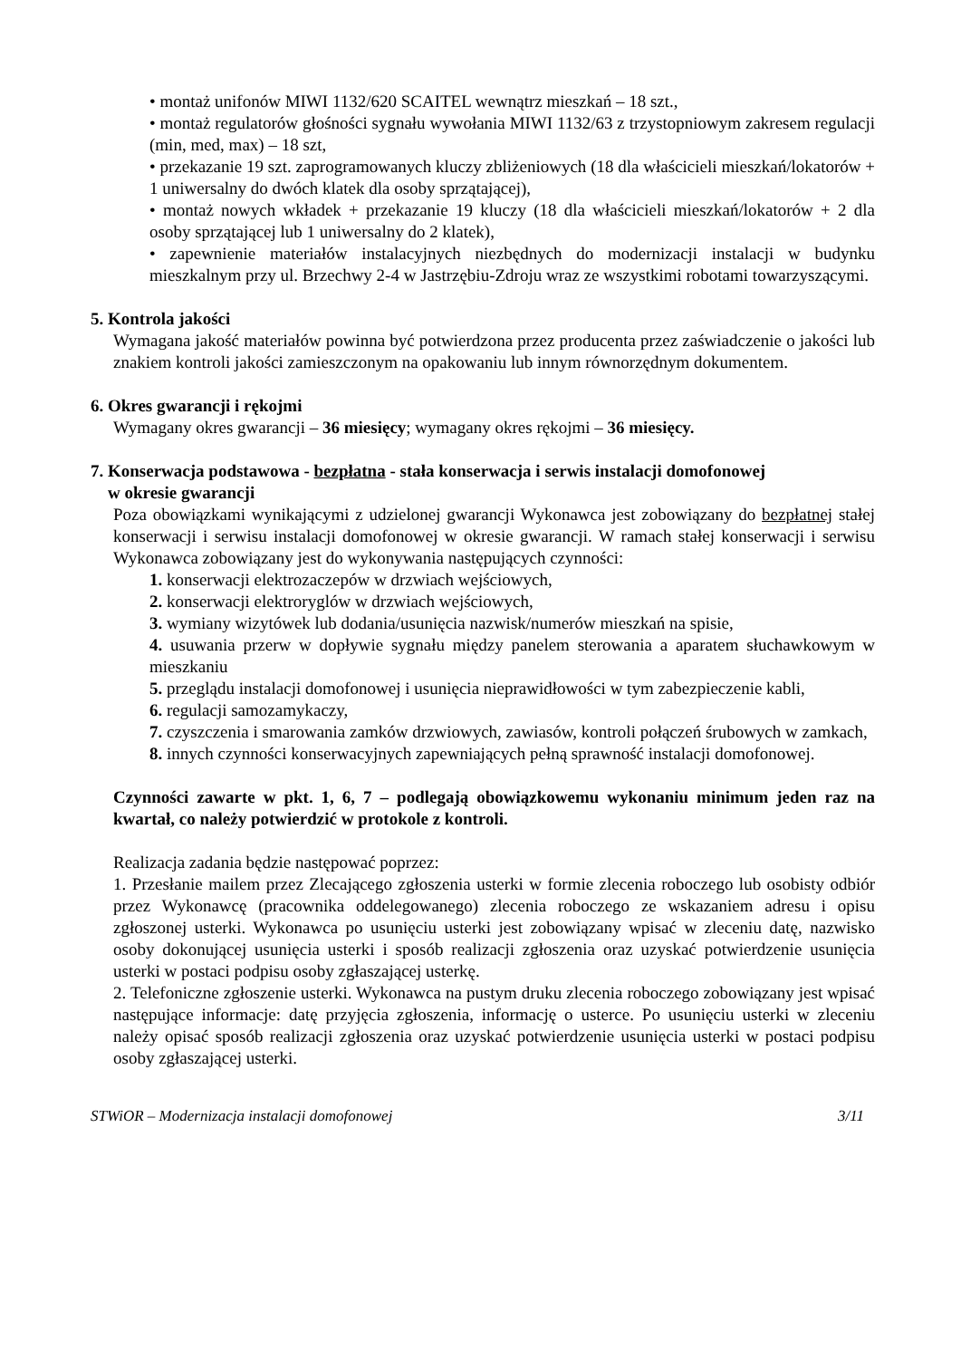• montaż unifonów MIWI 1132/620 SCAITEL wewnątrz mieszkań – 18 szt.,
• montaż regulatorów głośności sygnału wywołania MIWI 1132/63 z trzystopniowym zakresem regulacji (min, med, max) – 18 szt,
• przekazanie 19 szt. zaprogramowanych kluczy zbliżeniowych (18 dla właścicieli mieszkań/lokatorów + 1 uniwersalny do dwóch klatek dla osoby sprzątającej),
• montaż nowych wkładek + przekazanie 19 kluczy (18 dla właścicieli mieszkań/lokatorów + 2 dla osoby sprzątającej lub 1 uniwersalny do 2 klatek),
• zapewnienie materiałów instalacyjnych niezbędnych do modernizacji instalacji w budynku mieszkalnym przy ul. Brzechwy 2-4 w Jastrzębiu-Zdroju wraz ze wszystkimi robotami towarzyszącymi.
5. Kontrola jakości
Wymagana jakość materiałów powinna być potwierdzona przez producenta przez zaświadczenie o jakości lub znakiem kontroli jakości zamieszczonym na opakowaniu lub innym równorzędnym dokumentem.
6. Okres gwarancji i rękojmi
Wymagany okres gwarancji – 36 miesięcy; wymagany okres rękojmi – 36 miesięcy.
7. Konserwacja podstawowa - bezpłatna - stała konserwacja i serwis instalacji domofonowej
w okresie gwarancji
Poza obowiązkami wynikającymi z udzielonej gwarancji Wykonawca jest zobowiązany do bezpłatnej stałej konserwacji i serwisu instalacji domofonowej w okresie gwarancji. W ramach stałej konserwacji i serwisu Wykonawca zobowiązany jest do wykonywania następujących czynności:
1. konserwacji elektrozaczepów w drzwiach wejściowych,
2. konserwacji elektroryglów w drzwiach wejściowych,
3. wymiany wizytówek lub dodania/usunięcia nazwisk/numerów mieszkań na spisie,
4. usuwania przerw w dopływie sygnału między panelem sterowania a aparatem słuchawkowym w mieszkaniu
5. przeglądu instalacji domofonowej i usunięcia nieprawidłowości w tym zabezpieczenie kabli,
6. regulacji samozamykaczy,
7. czyszczenia i smarowania zamków drzwiowych, zawiasów, kontroli połączeń śrubowych w zamkach,
8. innych czynności konserwacyjnych zapewniających pełną sprawność instalacji domofonowej.
Czynności zawarte w pkt. 1, 6, 7 – podlegają obowiązkowemu wykonaniu minimum jeden raz na kwartał, co należy potwierdzić w protokole z kontroli.
Realizacja zadania będzie następować poprzez:
1. Przesłanie mailem przez Zlecającego zgłoszenia usterki w formie zlecenia roboczego lub osobisty odbiór przez Wykonawcę (pracownika oddelegowanego) zlecenia roboczego ze wskazaniem adresu i opisu zgłoszonej usterki. Wykonawca po usunięciu usterki jest zobowiązany wpisać w zleceniu datę, nazwisko osoby dokonującej usunięcia usterki i sposób realizacji zgłoszenia oraz uzyskać potwierdzenie usunięcia usterki w postaci podpisu osoby zgłaszającej usterkę.
2. Telefoniczne zgłoszenie usterki. Wykonawca na pustym druku zlecenia roboczego zobowiązany jest wpisać następujące informacje: datę przyjęcia zgłoszenia, informację o usterce. Po usunięciu usterki w zleceniu należy opisać sposób realizacji zgłoszenia oraz uzyskać potwierdzenie usunięcia usterki w postaci podpisu osoby zgłaszającej usterki.
STWiOR – Modernizacja instalacji domofonowej 3/11